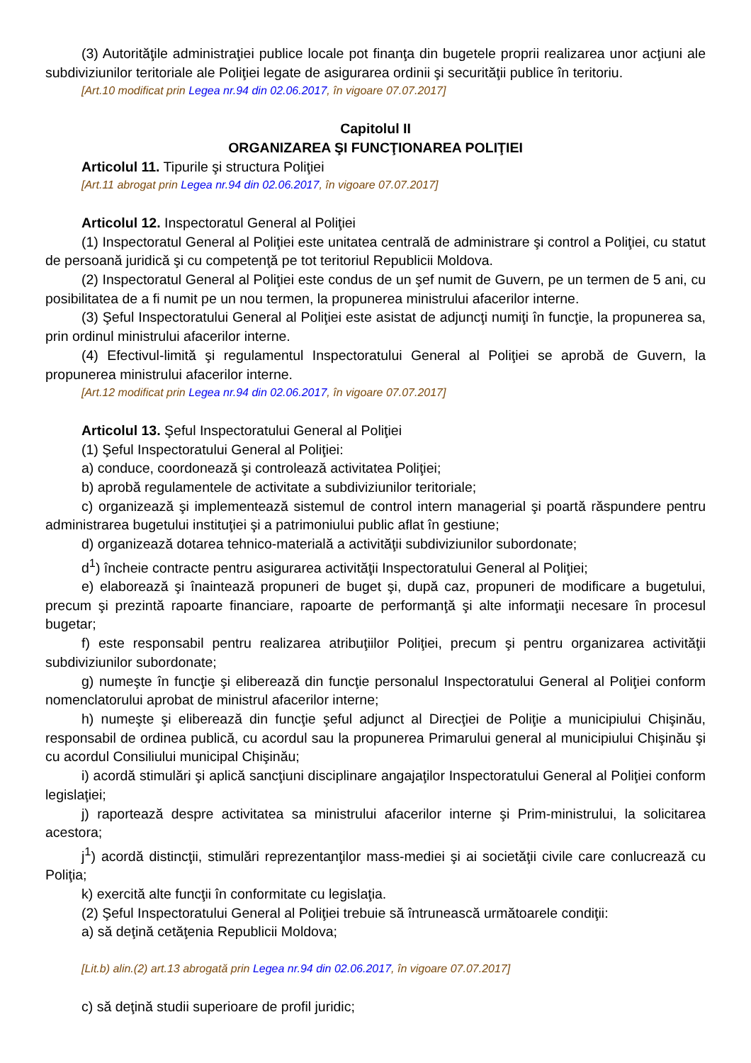(3) Autorităţile administraţiei publice locale pot finanţa din bugetele proprii realizarea unor acţiuni ale subdiviziunilor teritoriale ale Poliţiei legate de asigurarea ordinii şi securităţii publice în teritoriu.
[Art.10 modificat prin Legea nr.94 din 02.06.2017, în vigoare 07.07.2017]
Capitolul II
ORGANIZAREA ŞI FUNCŢIONAREA POLIŢIEI
Articolul 11. Tipurile şi structura Poliţiei
[Art.11 abrogat prin Legea nr.94 din 02.06.2017, în vigoare 07.07.2017]
Articolul 12. Inspectoratul General al Poliţiei
(1) Inspectoratul General al Poliţiei este unitatea centrală de administrare şi control a Poliţiei, cu statut de persoană juridică şi cu competenţă pe tot teritoriul Republicii Moldova.
(2) Inspectoratul General al Poliţiei este condus de un şef numit de Guvern, pe un termen de 5 ani, cu posibilitatea de a fi numit pe un nou termen, la propunerea ministrului afacerilor interne.
(3) Şeful Inspectoratului General al Poliţiei este asistat de adjuncţi numiţi în funcţie, la propunerea sa, prin ordinul ministrului afacerilor interne.
(4) Efectivul-limită şi regulamentul Inspectoratului General al Poliţiei se aprobă de Guvern, la propunerea ministrului afacerilor interne.
[Art.12 modificat prin Legea nr.94 din 02.06.2017, în vigoare 07.07.2017]
Articolul 13. Şeful Inspectoratului General al Poliţiei
(1) Şeful Inspectoratului General al Poliţiei:
a) conduce, coordonează şi controlează activitatea Poliţiei;
b) aprobă regulamentele de activitate a subdiviziunilor teritoriale;
c) organizează şi implementează sistemul de control intern managerial şi poartă răspundere pentru administrarea bugetului instituţiei şi a patrimoniului public aflat în gestiune;
d) organizează dotarea tehnico-materială a activităţii subdiviziunilor subordonate;
d<sup>1</sup>) încheie contracte pentru asigurarea activităţii Inspectoratului General al Poliţiei;
e) elaborează şi înaintează propuneri de buget şi, după caz, propuneri de modificare a bugetului, precum şi prezintă rapoarte financiare, rapoarte de performanţă şi alte informaţii necesare în procesul bugetar;
f) este responsabil pentru realizarea atribuţiilor Poliţiei, precum şi pentru organizarea activităţii subdiviziunilor subordonate;
g) numeşte în funcţie şi eliberează din funcţie personalul Inspectoratului General al Poliţiei conform nomenclatorului aprobat de ministrul afacerilor interne;
h) numeşte şi eliberează din funcţie şeful adjunct al Direcţiei de Poliţie a municipiului Chişinău, responsabil de ordinea publică, cu acordul sau la propunerea Primarului general al municipiului Chişinău şi cu acordul Consiliului municipal Chişinău;
i) acordă stimulări şi aplică sancţiuni disciplinare angajaţilor Inspectoratului General al Poliţiei conform legislaţiei;
j) raportează despre activitatea sa ministrului afacerilor interne şi Prim-ministrului, la solicitarea acestora;
j<sup>1</sup>) acordă distincţii, stimulări reprezentanţilor mass-mediei şi ai societăţii civile care conlucrează cu Poliţia;
k) exercită alte funcţii în conformitate cu legislaţia.
(2) Şeful Inspectoratului General al Poliţiei trebuie să întrunească următoarele condiţii:
a) să deţină cetăţenia Republicii Moldova;
[Lit.b) alin.(2) art.13 abrogată prin Legea nr.94 din 02.06.2017, în vigoare 07.07.2017]
c) să deţină studii superioare de profil juridic;